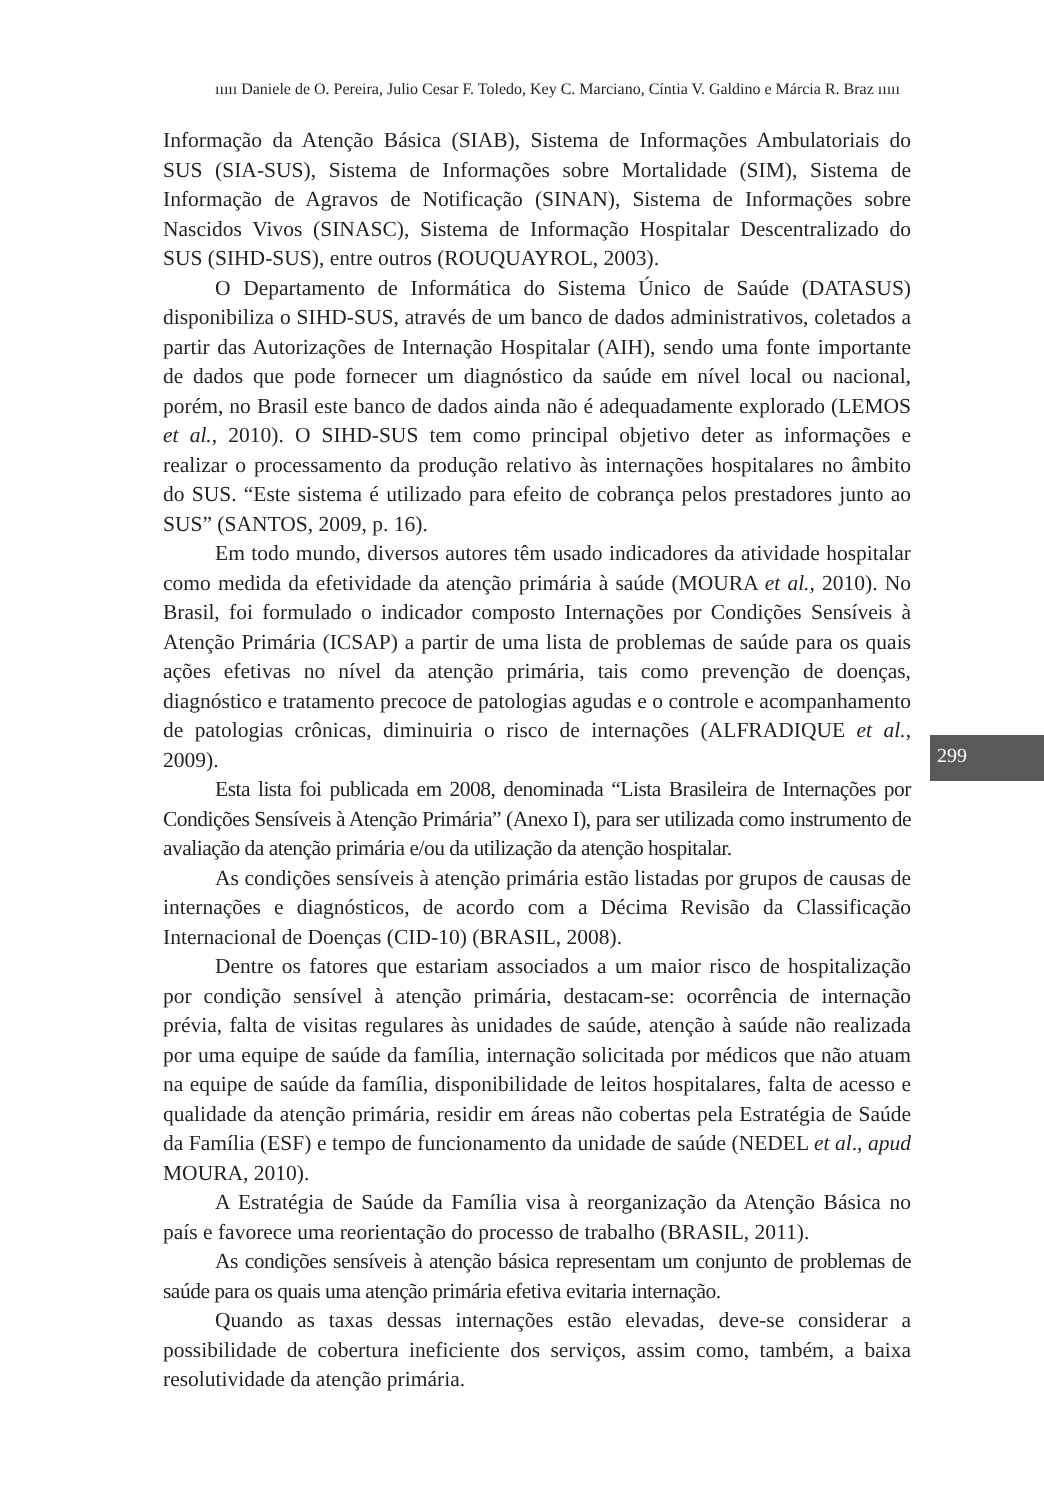ııııı Daniele de O. Pereira, Julio Cesar F. Toledo, Key C. Marciano, Cíntia V. Galdino e Márcia R. Braz ııııı
299
Informação da Atenção Básica (SIAB), Sistema de Informações Ambulatoriais do SUS (SIA-SUS), Sistema de Informações sobre Mortalidade (SIM), Sistema de Informação de Agravos de Notificação (SINAN), Sistema de Informações sobre Nascidos Vivos (SINASC), Sistema de Informação Hospitalar Descentralizado do SUS (SIHD-SUS), entre outros (ROUQUAYROL, 2003).
O Departamento de Informática do Sistema Único de Saúde (DATASUS) disponibiliza o SIHD-SUS, através de um banco de dados administrativos, coletados a partir das Autorizações de Internação Hospitalar (AIH), sendo uma fonte importante de dados que pode fornecer um diagnóstico da saúde em nível local ou nacional, porém, no Brasil este banco de dados ainda não é adequadamente explorado (LEMOS et al., 2010). O SIHD-SUS tem como principal objetivo deter as informações e realizar o processamento da produção relativo às internações hospitalares no âmbito do SUS. “Este sistema é utilizado para efeito de cobrança pelos prestadores junto ao SUS” (SANTOS, 2009, p. 16).
Em todo mundo, diversos autores têm usado indicadores da atividade hospitalar como medida da efetividade da atenção primária à saúde (MOURA et al., 2010). No Brasil, foi formulado o indicador composto Internações por Condições Sensíveis à Atenção Primária (ICSAP) a partir de uma lista de problemas de saúde para os quais ações efetivas no nível da atenção primária, tais como prevenção de doenças, diagnóstico e tratamento precoce de patologias agudas e o controle e acompanhamento de patologias crônicas, diminuiria o risco de internações (ALFRADIQUE et al., 2009).
Esta lista foi publicada em 2008, denominada “Lista Brasileira de Internações por Condições Sensíveis à Atenção Primária” (Anexo I), para ser utilizada como instrumento de avaliação da atenção primária e/ou da utilização da atenção hospitalar.
As condições sensíveis à atenção primária estão listadas por grupos de causas de internações e diagnósticos, de acordo com a Décima Revisão da Classificação Internacional de Doenças (CID-10) (BRASIL, 2008).
Dentre os fatores que estariam associados a um maior risco de hospitalização por condição sensível à atenção primária, destacam-se: ocorrência de internação prévia, falta de visitas regulares às unidades de saúde, atenção à saúde não realizada por uma equipe de saúde da família, internação solicitada por médicos que não atuam na equipe de saúde da família, disponibilidade de leitos hospitalares, falta de acesso e qualidade da atenção primária, residir em áreas não cobertas pela Estratégia de Saúde da Família (ESF) e tempo de funcionamento da unidade de saúde (NEDEL et al., apud MOURA, 2010).
A Estratégia de Saúde da Família visa à reorganização da Atenção Básica no país e favorece uma reorientação do processo de trabalho (BRASIL, 2011).
As condições sensíveis à atenção básica representam um conjunto de problemas de saúde para os quais uma atenção primária efetiva evitaria internação.
Quando as taxas dessas internações estão elevadas, deve-se considerar a possibilidade de cobertura ineficiente dos serviços, assim como, também, a baixa resolutividade da atenção primária.